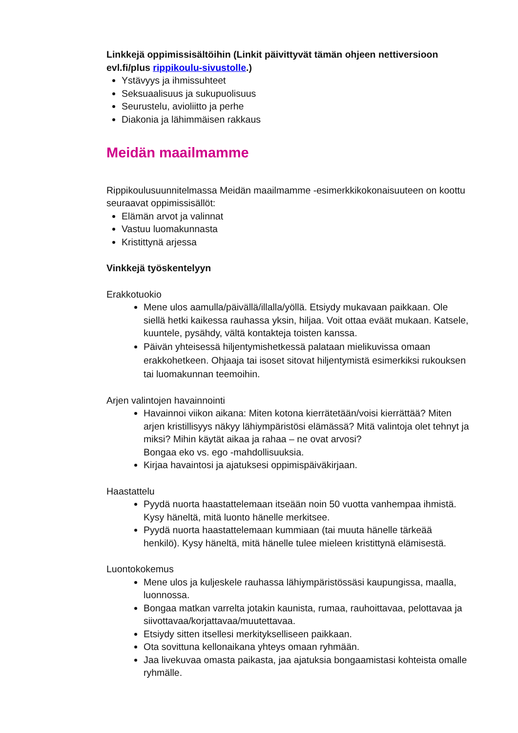Linkkejä oppimissisältöihin (Linkit päivittyvät tämän ohjeen nettiversioon evl.fi/plus rippikoulu-sivustolle.)
Ystävyys ja ihmissuhteet
Seksuaalisuus ja sukupuolisuus
Seurustelu, avioliitto ja perhe
Diakonia ja lähimmäisen rakkaus
Meidän maailmamme
Rippikoulusuunnitelmassa Meidän maailmamme -esimerkkikokonaisuuteen on koottu seuraavat oppimissisällöt:
Elämän arvot ja valinnat
Vastuu luomakunnasta
Kristittynä arjessa
Vinkkejä työskentelyyn
Erakkotuokio
Mene ulos aamulla/päivällä/illalla/yöllä. Etsiydy mukavaan paikkaan. Ole siellä hetki kaikessa rauhassa yksin, hiljaa. Voit ottaa eväät mukaan. Katsele, kuuntele, pysähdy, vältä kontakteja toisten kanssa.
Päivän yhteisessä hiljentymishetkessä palataan mielikuvissa omaan erakkohetkeen. Ohjaaja tai isoset sitovat hiljentymistä esimerkiksi rukouksen tai luomakunnan teemoihin.
Arjen valintojen havainnointi
Havainnoi viikon aikana: Miten kotona kierrätetään/voisi kierrättää? Miten arjen kristillisyys näkyy lähiympäristösi elämässä? Mitä valintoja olet tehnyt ja miksi? Mihin käytät aikaa ja rahaa – ne ovat arvosi?
Bongaa eko vs. ego -mahdollisuuksia.
Kirjaa havaintosi ja ajatuksesi oppimispäiväkirjaan.
Haastattelu
Pyydä nuorta haastattelemaan itseään noin 50 vuotta vanhempaa ihmistä. Kysy häneltä, mitä luonto hänelle merkitsee.
Pyydä nuorta haastattelemaan kummiaan (tai muuta hänelle tärkeää henkilö). Kysy häneltä, mitä hänelle tulee mieleen kristittynä elämisestä.
Luontokokemus
Mene ulos ja kuljeskele rauhassa lähiympäristössäsi kaupungissa, maalla, luonnossa.
Bongaa matkan varrelta jotakin kaunista, rumaa, rauhoittavaa, pelottavaa ja siivottavaa/korjattavaa/muutettavaa.
Etsiydy sitten itsellesi merkitykselliseen paikkaan.
Ota sovittuna kellonaikana yhteys omaan ryhmään.
Jaa livekuvaa omasta paikasta, jaa ajatuksia bongaamistasi kohteista omalle ryhmälle.